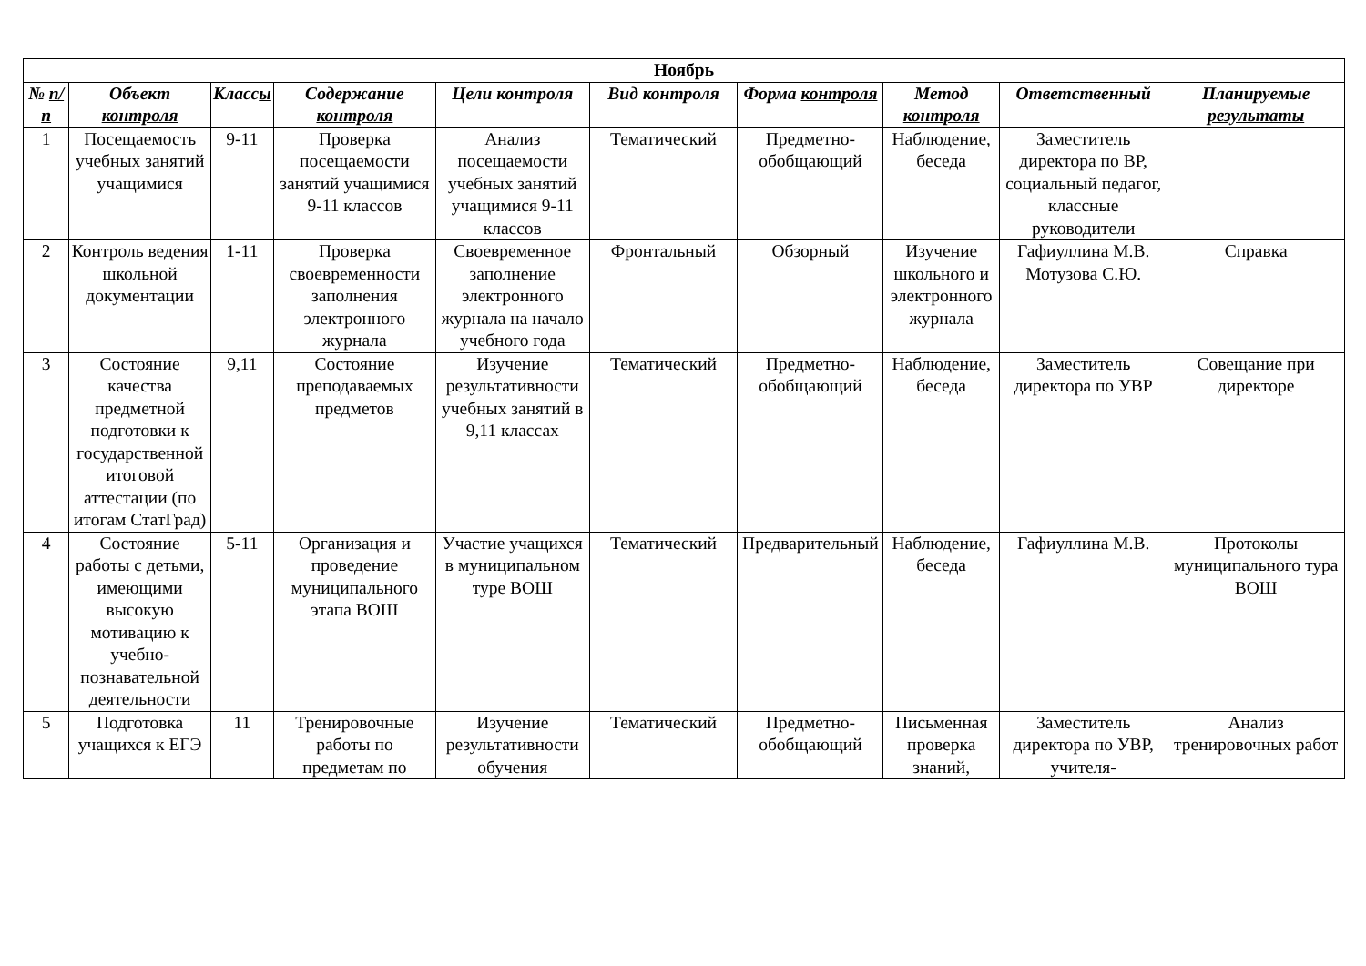| Ноябрь | | | | | | | | | |
| --- | --- | --- | --- | --- | --- | --- | --- | --- | --- |
| № п/п | Объект контроля | Класс ы | Содержание контроля | Цели контроля | Вид контроля | Форма контроля | Метод контроля | Ответственный | Планируемые результаты |
| 1 | Посещаемость учебных занятий учащимися | 9-11 | Проверка посещаемости занятий учащимися 9-11 классов | Анализ посещаемости учебных занятий учащимися 9-11 классов | Тематический | Предметно-обобщающий | Наблюдение, беседа | Заместитель директора по ВР, социальный педагог, классные руководители | |
| 2 | Контроль ведения школьной документации | 1-11 | Проверка своевременности заполнения электронного журнала | Своевременное заполнение электронного журнала на начало учебного года | Фронтальный | Обзорный | Изучение школьного и электронного журнала | Гафиуллина М.В. Мотузова С.Ю. | Справка |
| 3 | Состояние качества предметной подготовки к государственной итоговой аттестации (по итогам СтатГрад) | 9,11 | Состояние преподаваемых предметов | Изучение результативности учебных занятий в 9,11 классах | Тематический | Предметно-обобщающий | Наблюдение, беседа | Заместитель директора по УВР | Совещание при директоре |
| 4 | Состояние работы с детьми, имеющими высокую мотивацию к учебно-познавательной деятельности | 5-11 | Организация и проведение муниципального этапа ВОШ | Участие учащихся в муниципальном туре ВОШ | Тематический | Предварительный | Наблюдение, беседа | Гафиуллина М.В. | Протоколы муниципального тура ВОШ |
| 5 | Подготовка учащихся к ЕГЭ | 11 | Тренировочные работы по предметам по | Изучение результативности обучения | Тематический | Предметно-обобщающий | Письменная проверка знаний, | Заместитель директора по УВР, учителя- | Анализ тренировочных работ |